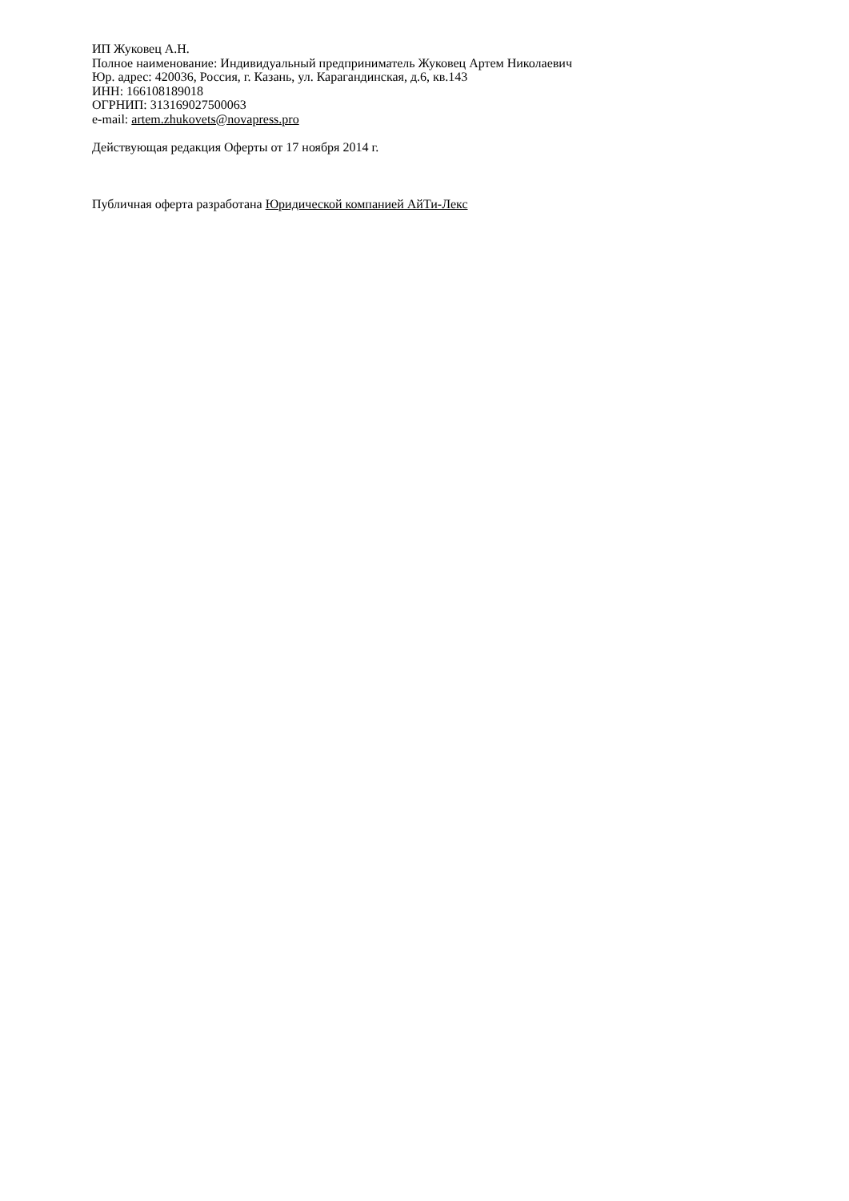ИП Жуковец А.Н.
Полное наименование: Индивидуальный предприниматель Жуковец Артем Николаевич
Юр. адрес: 420036, Россия, г. Казань, ул. Карагандинская, д.6, кв.143
ИНН: 166108189018
ОГРНИП: 313169027500063
e-mail: artem.zhukovets@novapress.pro
Действующая редакция Оферты от 17 ноября 2014 г.
Публичная оферта разработана Юридической компанией АйТи-Лекс